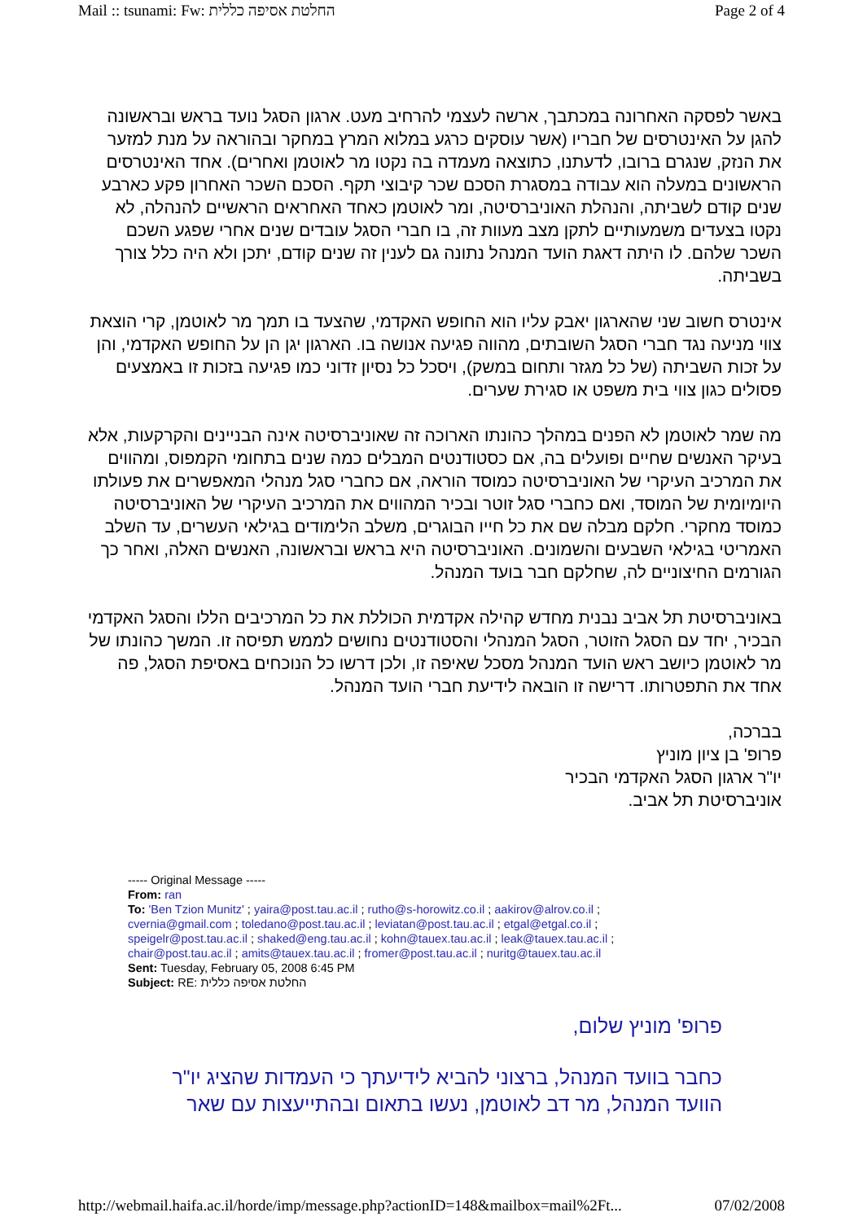Mail :: tsunami: Fw: החלטת אסיפה כללית Page 2 of 4
באשר לפסקה האחרונה במכתבך, ארשה לעצמי להרחיב מעט. ארגון הסגל נועד בראש ובראשונה להגן על האינטרסים של חבריו (אשר עוסקים כרגע במלוא המרץ במחקר ובהוראה על מנת למזער את הנזק, שנגרם ברובו, לדעתנו, כתוצאה מעמדה בה נקטו מר לאוטמן ואחרים). אחד האינטרסים הראשונים במעלה הוא עבודה במסגרת הסכם שכר קיבוצי תקף. הסכם השכר האחרון פקע כארבע שנים קודם לשביתה, והנהלת האוניברסיטה, ומר לאוטמן כאחד האחראים הראשיים להנהלה, לא נקטו בצעדים משמעותיים לתקן מצב מעוות זה, בו חברי הסגל עובדים שנים אחרי שפגע השכם השכר שלהם. לו היתה דאגת הועד המנהל נתונה גם לענין זה שנים קודם, יתכן ולא היה כלל צורך בשביתה.
אינטרס חשוב שני שהארגון יאבק עליו הוא החופש האקדמי, שהצעד בו תמך מר לאוטמן, קרי הוצאת צווי מניעה נגד חברי הסגל השובתים, מהווה פגיעה אנושה בו. הארגון יגן הן על החופש האקדמי, והן על זכות השביתה (של כל מגזר ותחום במשק), ויסכל כל נסיון זדוני כמו פגיעה בזכות זו באמצעים פסולים כגון צווי בית משפט או סגירת שערים.
מה שמר לאוטמן לא הפנים במהלך כהונתו הארוכה זה שאוניברסיטה אינה הבניינים והקרקעות, אלא בעיקר האנשים שחיים ופועלים בה, אם כסטודנטים המבלים כמה שנים בתחומי הקמפוס, ומהווים את המרכיב העיקרי של האוניברסיטה כמוסד הוראה, אם כחברי סגל מנהלי המאפשרים את פעולתו היומיומית של המוסד, ואם כחברי סגל זוטר ובכיר המהווים את המרכיב העיקרי של האוניברסיטה כמוסד מחקרי. חלקם מבלה שם את כל חייו הבוגרים, משלב הלימודים בגילאי העשרים, עד השלב האמריטי בגילאי השבעים והשמונים. האוניברסיטה היא בראש ובראשונה, האנשים האלה, ואחר כך הגורמים החיצוניים לה, שחלקם חבר בועד המנהל.
באוניברסיטת תל אביב נבנית מחדש קהילה אקדמית הכוללת את כל המרכיבים הללו והסגל האקדמי הבכיר, יחד עם הסגל הזוטר, הסגל המנהלי והסטודנטים נחושים לממש תפיסה זו. המשך כהונתו של מר לאוטמן כיושב ראש הועד המנהל מסכל שאיפה זו, ולכן דרשו כל הנוכחים באסיפת הסגל, פה אחד את התפטרותו. דרישה זו הובאה לידיעת חברי הועד המנהל.
בברכה,
פרופ' בן ציון מוניץ
יו"ר ארגון הסגל האקדמי הבכיר
אוניברסיטת תל אביב.
----- Original Message -----
From: ran
To: 'Ben Tzion Munitz' ; yaira@post.tau.ac.il ; rutho@s-horowitz.co.il ; aakirov@alrov.co.il ; cvernia@gmail.com ; toledano@post.tau.ac.il ; leviatan@post.tau.ac.il ; etgal@etgal.co.il ; speigelr@post.tau.ac.il ; shaked@eng.tau.ac.il ; kohn@tauex.tau.ac.il ; leak@tauex.tau.ac.il ; chair@post.tau.ac.il ; amits@tauex.tau.ac.il ; fromer@post.tau.ac.il ; nuritg@tauex.tau.ac.il
Sent: Tuesday, February 05, 2008 6:45 PM
Subject: RE: החלטת אסיפה כללית
פרופ' מוניץ שלום,
כחבר בוועד המנהל, ברצוני להביא לידיעתך כי העמדות שהציג יו"ר הוועד המנהל, מר דב לאוטמן, נעשו בתאום ובהתייעצות עם שאר
http://webmail.haifa.ac.il/horde/imp/message.php?actionID=148&mailbox=mail%2Ft... 07/02/2008